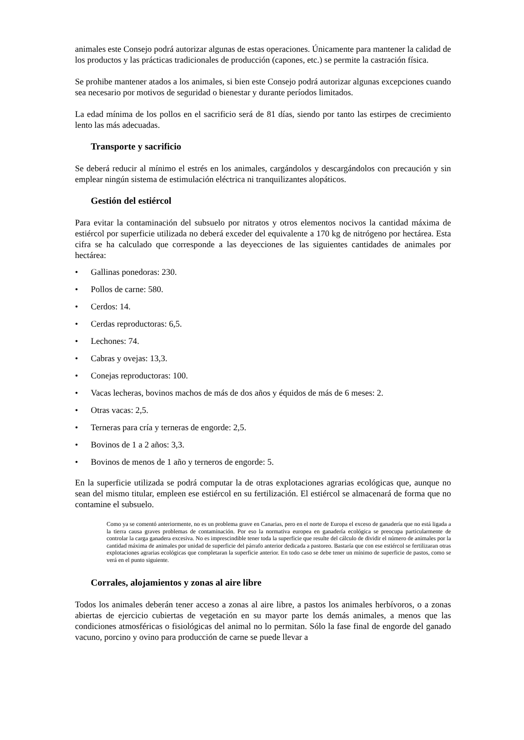animales este Consejo podrá autorizar algunas de estas operaciones. Únicamente para mantener la calidad de los productos y las prácticas tradicionales de producción (capones, etc.) se permite la castración física.
Se prohibe mantener atados a los animales, si bien este Consejo podrá autorizar algunas excepciones cuando sea necesario por motivos de seguridad o bienestar y durante períodos limitados.
La edad mínima de los pollos en el sacrificio será de 81 días, siendo por tanto las estirpes de crecimiento lento las más adecuadas.
Transporte y sacrificio
Se deberá reducir al mínimo el estrés en los animales, cargándolos y descargándolos con precaución y sin emplear ningún sistema de estimulación eléctrica ni tranquilizantes alopáticos.
Gestión del estiércol
Para evitar la contaminación del subsuelo por nitratos y otros elementos nocivos la cantidad máxima de estiércol por superficie utilizada no deberá exceder del equivalente a 170 kg de nitrógeno por hectárea. Esta cifra se ha calculado que corresponde a las deyecciones de las siguientes cantidades de animales por hectárea:
• Gallinas ponedoras: 230.
• Pollos de carne: 580.
• Cerdos: 14.
• Cerdas reproductoras: 6,5.
• Lechones: 74.
• Cabras y ovejas: 13,3.
• Conejas reproductoras: 100.
• Vacas lecheras, bovinos machos de más de dos años y équidos de más de 6 meses: 2.
• Otras vacas: 2,5.
• Terneras para cría y terneras de engorde: 2,5.
• Bovinos de 1 a 2 años: 3,3.
• Bovinos de menos de 1 año y terneros de engorde: 5.
En la superficie utilizada se podrá computar la de otras explotaciones agrarias ecológicas que, aunque no sean del mismo titular, empleen ese estiércol en su fertilización. El estiércol se almacenará de forma que no contamine el subsuelo.
Como ya se comentó anteriormente, no es un problema grave en Canarias, pero en el norte de Europa el exceso de ganadería que no está ligada a la tierra causa graves problemas de contaminación. Por eso la normativa europea en ganadería ecológica se preocupa particularmente de controlar la carga ganadera excesiva. No es imprescindible tener toda la superficie que resulte del cálculo de dividir el número de animales por la cantidad máxima de animales por unidad de superficie del párrafo anterior dedicada a pastoreo. Bastaría que con ese estiércol se fertilizaran otras explotaciones agrarias ecológicas que completaran la superficie anterior. En todo caso se debe tener un mínimo de superficie de pastos, como se verá en el punto siguiente.
Corrales, alojamientos y zonas al aire libre
Todos los animales deberán tener acceso a zonas al aire libre, a pastos los animales herbívoros, o a zonas abiertas de ejercicio cubiertas de vegetación en su mayor parte los demás animales, a menos que las condiciones atmosféricas o fisiológicas del animal no lo permitan. Sólo la fase final de engorde del ganado vacuno, porcino y ovino para producción de carne se puede llevar a